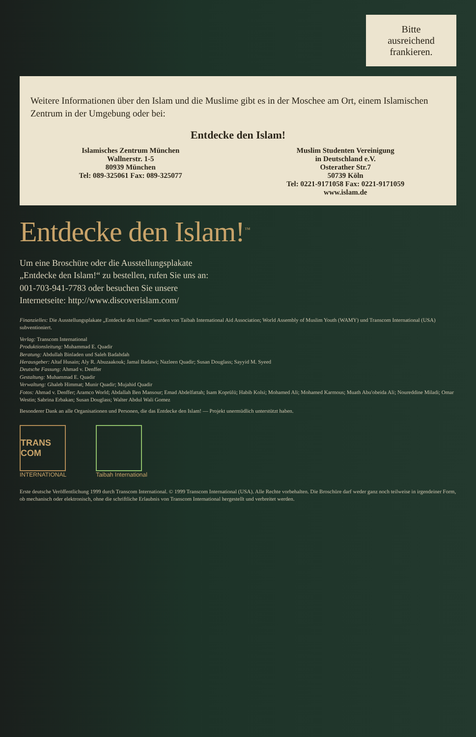Bitte
ausreichend
frankieren.
Weitere Informationen über den Islam und die Muslime gibt es in der Moschee am Ort, einem Islamischen Zentrum in der Umgebung oder bei:
Entdecke den Islam!
Islamisches Zentrum München
Wallnerstr. 1-5
80939 München
Tel: 089-325061 Fax: 089-325077
Muslim Studenten Vereinigung
in Deutschland e.V.
Osterather Str.7
50739 Köln
Tel: 0221-9171058 Fax: 0221-9171059
www.islam.de
Entdecke den Islam!<sup>™</sup>
Um eine Broschüre oder die Ausstellungsplakate „Entdecke den Islam!“ zu bestellen, rufen Sie uns an: 001-703-941-7783 oder besuchen Sie unsere Internetseite: http://www.discoverislam.com/
Finanzielles: Die Ausstellungsplakate „Entdecke den Islam!“ wurden von Taibah International Aid Association; World Assembly of Muslim Youth (WAMY) und Transcom International (USA) subventioniert.
Verlag: Transcom International
Produktionsleitung: Muhammad E. Quadir
Beratung: Abdullah Binladen und Saleh Badahdah
Herausgeber: Altaf Husain; Aly R. Abuzaakouk; Jamal Badawi; Nazleen Quadir; Susan Douglass; Sayyid M. Syeed
Deutsche Fassung: Ahmad v. Denffer
Gestaltung: Muhammad E. Quadir
Verwaltung: Ghaleb Himmat; Munir Quadir; Mujahid Quadir
Fotos: Ahmad v. Denffer; Aramco World; Abdallah Ben Mansour; Emad Abdelfattah; Isam Koprülü; Habib Kolsi; Mohamed Ali; Mohamed Karmous; Muath Abu'obeida Ali; Noureddine Miladi; Omar Westin; Sabrina Erbakan; Susan Douglass; Walter Abdul Wali Gomez
Besonderer Dank an alle Organisationen und Personen, die das Entdecke den Islam! — Projekt unermüdlich unterstützt haben.
TRANS COM
INTERNATIONAL
Taibah International
Erste deutsche Veröffentlichung 1999 durch Transcom International. © 1999 Transcom International (USA). Alle Rechte vorbehalten. Die Broschüre darf weder ganz noch teilweise in irgendeiner Form, ob mechanisch oder elektronisch, ohne die schriftliche Erlaubnis von Transcom International hergestellt und verbreitet werden.